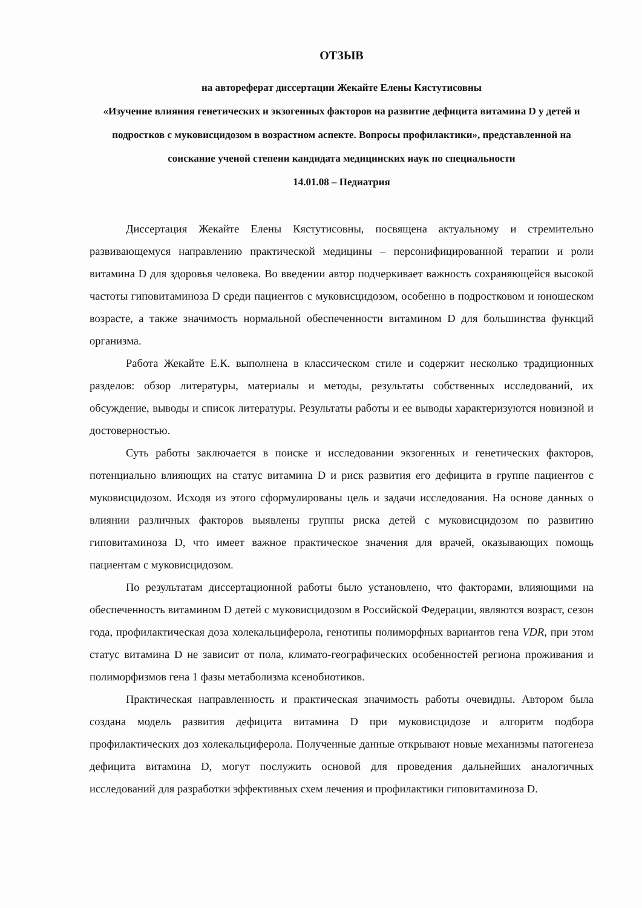ОТЗЫВ
на автореферат диссертации Жекайте Елены Кястутисовны
«Изучение влияния генетических и экзогенных факторов на развитие дефицита витамина D у детей и подростков с муковисцидозом в возрастном аспекте. Вопросы профилактики», представленной на соискание ученой степени кандидата медицинских наук по специальности
14.01.08 – Педиатрия
Диссертация Жекайте Елены Кястутисовны, посвящена актуальному и стремительно развивающемуся направлению практической медицины – персонифицированной терапии и роли витамина D для здоровья человека. Во введении автор подчеркивает важность сохраняющейся высокой частоты гиповитаминоза D среди пациентов с муковисцидозом, особенно в подростковом и юношеском возрасте, а также значимость нормальной обеспеченности витамином D для большинства функций организма.
Работа Жекайте Е.К. выполнена в классическом стиле и содержит несколько традиционных разделов: обзор литературы, материалы и методы, результаты собственных исследований, их обсуждение, выводы и список литературы. Результаты работы и ее выводы характеризуются новизной и достоверностью.
Суть работы заключается в поиске и исследовании экзогенных и генетических факторов, потенциально влияющих на статус витамина D и риск развития его дефицита в группе пациентов с муковисцидозом. Исходя из этого сформулированы цель и задачи исследования. На основе данных о влиянии различных факторов выявлены группы риска детей с муковисцидозом по развитию гиповитаминоза D, что имеет важное практическое значения для врачей, оказывающих помощь пациентам с муковисцидозом.
По результатам диссертационной работы было установлено, что факторами, влияющими на обеспеченность витамином D детей с муковисцидозом в Российской Федерации, являются возраст, сезон года, профилактическая доза холекальциферола, генотипы полиморфных вариантов гена VDR, при этом статус витамина D не зависит от пола, климато-географических особенностей региона проживания и полиморфизмов гена 1 фазы метаболизма ксенобиотиков.
Практическая направленность и практическая значимость работы очевидны. Автором была создана модель развития дефицита витамина D при муковисцидозе и алгоритм подбора профилактических доз холекальциферола. Полученные данные открывают новые механизмы патогенеза дефицита витамина D, могут послужить основой для проведения дальнейших аналогичных исследований для разработки эффективных схем лечения и профилактики гиповитаминоза D.